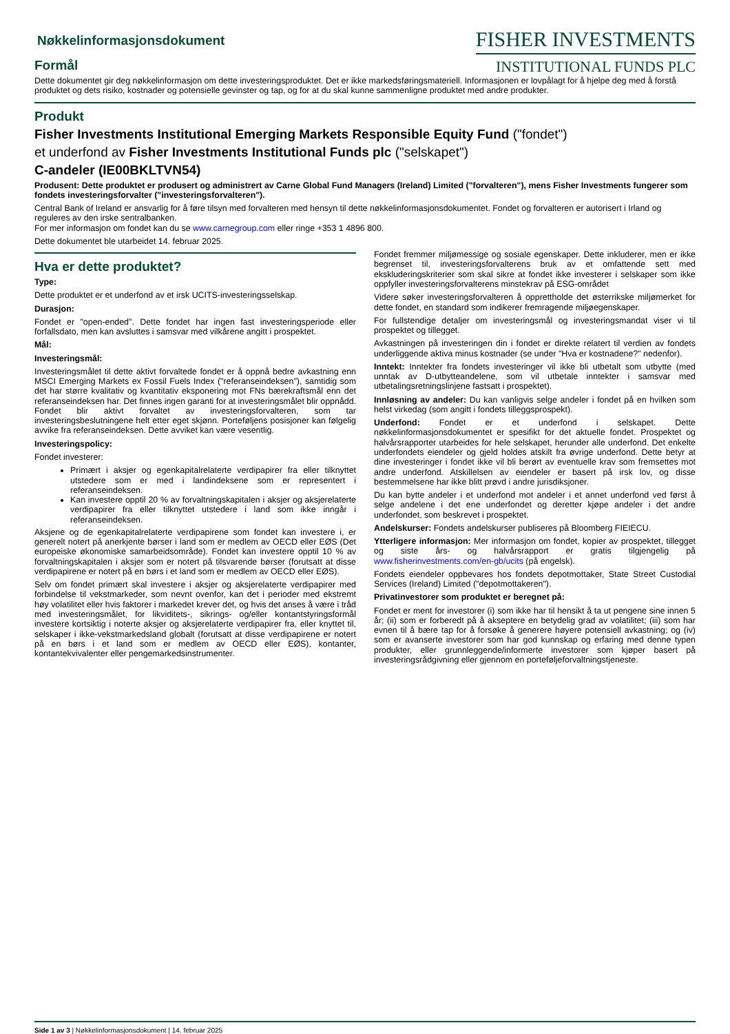Nøkkelinformasjonsdokument
Formål
FISHER INVESTMENTS
INSTITUTIONAL FUNDS PLC
Dette dokumentet gir deg nøkkelinformasjon om dette investeringsproduktet. Det er ikke markedsføringsmateriell. Informasjonen er lovpålagt for å hjelpe deg med å forstå produktet og dets risiko, kostnader og potensielle gevinster og tap, og for at du skal kunne sammenligne produktet med andre produkter.
Produkt
Fisher Investments Institutional Emerging Markets Responsible Equity Fund ("fondet")
et underfond av Fisher Investments Institutional Funds plc ("selskapet")
C-andeler (IE00BKLTVN54)
Produsent: Dette produktet er produsert og administrert av Carne Global Fund Managers (Ireland) Limited ("forvalteren"), mens Fisher Investments fungerer som fondets investeringsforvalter ("investeringsforvalteren").
Central Bank of Ireland er ansvarlig for å føre tilsyn med forvalteren med hensyn til dette nøkkelinformasjonsdokumentet. Fondet og forvalteren er autorisert i Irland og reguleres av den irske sentralbanken.
For mer informasjon om fondet kan du se www.carnegroup.com eller ringe +353 1 4896 800.
Dette dokumentet ble utarbeidet 14. februar 2025.
Hva er dette produktet?
Type:
Dette produktet er et underfond av et irsk UCITS-investeringsselskap.
Durasjon:
Fondet er "open-ended". Dette fondet har ingen fast investeringsperiode eller forfallsdato, men kan avsluttes i samsvar med vilkårene angitt i prospektet.
Mål:
Investeringsmål:
Investeringsmålet til dette aktivt forvaltede fondet er å oppnå bedre avkastning enn MSCI Emerging Markets ex Fossil Fuels Index ("referanseindeksen"), samtidig som det har større kvalitativ og kvantitativ eksponering mot FNs bærekraftsmål enn det referanseindeksen har. Det finnes ingen garanti for at investeringsmålet blir oppnådd. Fondet blir aktivt forvaltet av investeringsforvalteren, som tar investeringsbeslutningene helt etter eget skjønn. Porteføljens posisjoner kan følgelig avvike fra referanseindeksen. Dette avviket kan være vesentlig.
Investeringspolicy:
Fondet investerer:
Primært i aksjer og egenkapitalrelaterte verdipapirer fra eller tilknyttet utstedere som er med i landindeksene som er representert i referanseindeksen.
Kan investere opptil 20 % av forvaltningskapitalen i aksjer og aksjerelaterte verdipapirer fra eller tilknyttet utstedere i land som ikke inngår i referanseindeksen.
Aksjene og de egenkapitalrelaterte verdipapirene som fondet kan investere i, er generelt notert på anerkjente børser i land som er medlem av OECD eller EØS (Det europeiske økonomiske samarbeidsområde). Fondet kan investere opptil 10 % av forvaltningskapitalen i aksjer som er notert på tilsvarende børser (forutsatt at disse verdipapirene er notert på en børs i et land som er medlem av OECD eller EØS).
Selv om fondet primært skal investere i aksjer og aksjerelaterte verdipapirer med forbindelse til vekstmarkeder, som nevnt ovenfor, kan det i perioder med ekstremt høy volatilitet eller hvis faktorer i markedet krever det, og hvis det anses å være i tråd med investeringsmålet, for likviditets-, sikrings- og/eller kontantstyringsformål investere kortsiktig i noterte aksjer og aksjerelaterte verdipapirer fra, eller knyttet til, selskaper i ikke-vekstmarkedsland globalt (forutsatt at disse verdipapirene er notert på en børs i et land som er medlem av OECD eller EØS), kontanter, kontantekvivalenter eller pengemarkedsinstrumenter.
Fondet fremmer miljømessige og sosiale egenskaper. Dette inkluderer, men er ikke begrenset til, investeringsforvalterens bruk av et omfattende sett med ekskluderingskriterier som skal sikre at fondet ikke investerer i selskaper som ikke oppfyller investeringsforvalterens minstekrav på ESG-området
Videre søker investeringsforvalteren å opprettholde det østerrikske miljømerket for dette fondet, en standard som indikerer fremragende miljøegenskaper.
For fullstendige detaljer om investeringsmål og investeringsmandat viser vi til prospektet og tillegget.
Avkastningen på investeringen din i fondet er direkte relatert til verdien av fondets underliggende aktiva minus kostnader (se under "Hva er kostnadene?" nedenfor).
Inntekt: Inntekter fra fondets investeringer vil ikke bli utbetalt som utbytte (med unntak av D-utbytteandelene, som vil utbetale inntekter i samsvar med utbetalingsretningslinjene fastsatt i prospektet).
Innløsning av andeler: Du kan vanligvis selge andeler i fondet på en hvilken som helst virkedag (som angitt i fondets tilleggsprospekt).
Underfond: Fondet er et underfond i selskapet. Dette nøkkelinformasjonsdokumentet er spesifikt for det aktuelle fondet. Prospektet og halvårsrapporter utarbeides for hele selskapet, herunder alle underfond. Det enkelte underfondets eiendeler og gjeld holdes atskilt fra øvrige underfond. Dette betyr at dine investeringer i fondet ikke vil bli berørt av eventuelle krav som fremsettes mot andre underfond. Atskillelsen av eiendeler er basert på irsk lov, og disse bestemmelsene har ikke blitt prøvd i andre jurisdiksjoner.
Du kan bytte andeler i et underfond mot andeler i et annet underfond ved først å selge andelene i det ene underfondet og deretter kjøpe andeler i det andre underfondet, som beskrevet i prospektet.
Andelskurser: Fondets andelskurser publiseres på Bloomberg FIEIECU.
Ytterligere informasjon: Mer informasjon om fondet, kopier av prospektet, tillegget og siste års- og halvårsrapport er gratis tilgjengelig på www.fisherinvestments.com/en-gb/ucits (på engelsk).
Fondets eiendeler oppbevares hos fondets depotmottaker, State Street Custodial Services (Ireland) Limited ("depotmottakeren").
Privatinvestorer som produktet er beregnet på:
Fondet er ment for investorer (i) som ikke har til hensikt å ta ut pengene sine innen 5 år; (ii) som er forberedt på å akseptere en betydelig grad av volatilitet; (iii) som har evnen til å bære tap for å forsøke å generere høyere potensiell avkastning; og (iv) som er avanserte investorer som har god kunnskap og erfaring med denne typen produkter, eller grunnleggende/informerte investorer som kjøper basert på investeringsrådgivning eller gjennom en porteføljeforvaltningstjeneste.
Side 1 av 3 | Nøkkelinformasjonsdokument | 14. februar 2025